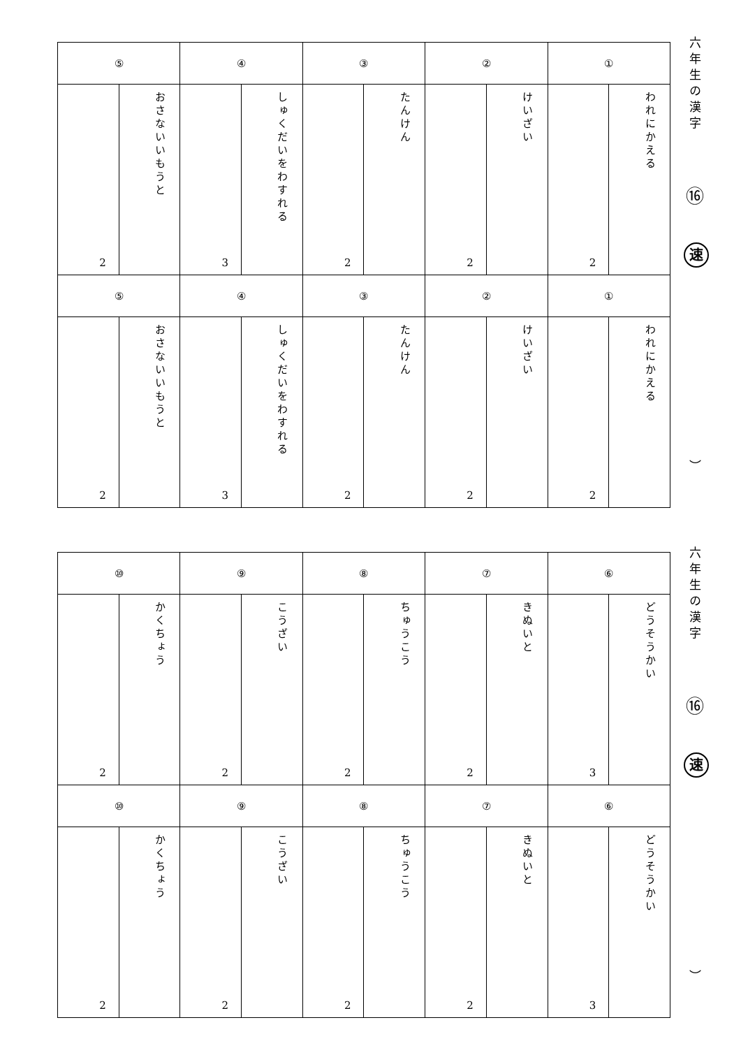| ⑤ | | ④ | | ③ | | ② | | ① | |
| 2 | おさないいもうと | 3 | しゅくだいをわすれる | 2 | たんけん | 2 | けいざい | 2 | われにかえる |
| ⑤ | | ④ | | ③ | | ② | | ① | |
| 2 | おさないいもうと | 3 | しゅくだいをわすれる | 2 | たんけん | 2 | けいざい | 2 | われにかえる |
六年生の漢字
⑯
速
︶
| ⑩ | | ⑨ | | ⑧ | | ⑦ | | ⑥ | |
| 2 | かくちょう | 2 | こうざい | 2 | ちゅうこう | 2 | きぬいと | 3 | どうそうかい |
| ⑩ | | ⑨ | | ⑧ | | ⑦ | | ⑥ | |
| 2 | かくちょう | 2 | こうざい | 2 | ちゅうこう | 2 | きぬいと | 3 | どうそうかい |
六年生の漢字
⑯
速
︶